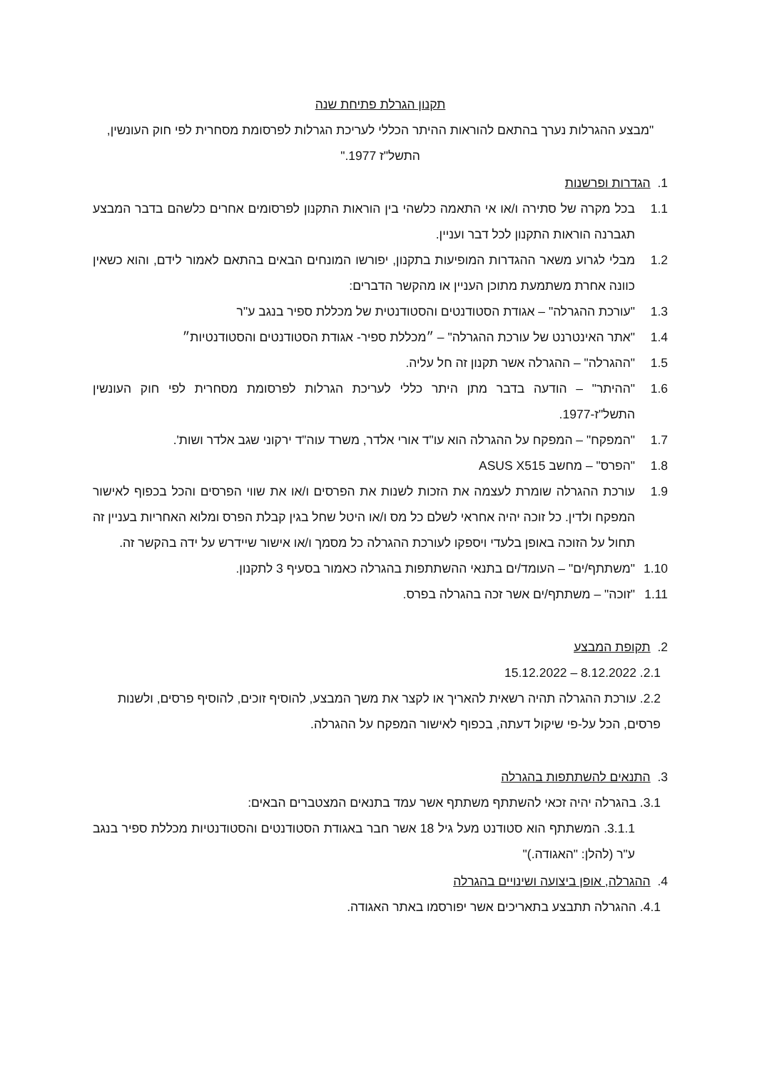תקנון הגרלת פתיחת שנה
"מבצע ההגרלות נערך בהתאם להוראות ההיתר הכללי לעריכת הגרלות לפרסומת מסחרית לפי חוק העונשין, התשל"ז 1977."
1. הגדרות ופרשנות
1.1 בכל מקרה של סתירה ו/או אי התאמה כלשהי בין הוראות התקנון לפרסומים אחרים כלשהם בדבר המבצע תגברנה הוראות התקנון לכל דבר ועניין.
1.2 מבלי לגרוע משאר ההגדרות המופיעות בתקנון, יפורשו המונחים הבאים בהתאם לאמור לידם, והוא כשאין כוונה אחרת משתמעת מתוכן העניין או מהקשר הדברים:
1.3 "עורכת ההגרלה" – אגודת הסטודנטים והסטודנטית של מכללת ספיר בנגב ע"ר
1.4 "אתר האינטרנט של עורכת ההגרלה" – ״מכללת ספיר- אגודת הסטודנטים והסטודנטיות״
1.5 "ההגרלה" – ההגרלה אשר תקנון זה חל עליה.
1.6 "ההיתר" – הודעה בדבר מתן היתר כללי לעריכת הגרלות לפרסומת מסחרית לפי חוק העונשין התשל"ז-1977.
1.7 "המפקח" – המפקח על ההגרלה הוא עו"ד אורי אלדר, משרד עוה"ד ירקוני שגב אלדר ושות'.
1.8 "הפרס" – מחשב ASUS X515
1.9 עורכת ההגרלה שומרת לעצמה את הזכות לשנות את הפרסים ו/או את שווי הפרסים והכל בכפוף לאישור המפקח ולדין. כל זוכה יהיה אחראי לשלם כל מס ו/או היטל שחל בגין קבלת הפרס ומלוא האחריות בעניין זה תחול על הזוכה באופן בלעדי ויספקו לעורכת ההגרלה כל מסמך ו/או אישור שיידרש על ידה בהקשר זה.
1.10 "משתתף/ים" – העומד/ים בתנאי ההשתתפות בהגרלה כאמור בסעיף 3 לתקנון.
1.11 "זוכה" – משתתף/ים אשר זכה בהגרלה בפרס.
2. תקופת המבצע
2.1. 8.12.2022 – 15.12.2022
2.2. עורכת ההגרלה תהיה רשאית להאריך או לקצר את משך המבצע, להוסיף זוכים, להוסיף פרסים, ולשנות פרסים, הכל על-פי שיקול דעתה, בכפוף לאישור המפקח על ההגרלה.
3. התנאים להשתתפות בהגרלה
3.1. בהגרלה יהיה זכאי להשתתף משתתף אשר עמד בתנאים המצטברים הבאים:
3.1.1. המשתתף הוא סטודנט מעל גיל 18 אשר חבר באגודת הסטודנטים והסטודנטיות מכללת ספיר בנגב ע"ר (להלן: "האגודה.)"
4. ההגרלה, אופן ביצועה ושינויים בהגרלה
4.1. ההגרלה תתבצע בתאריכים אשר יפורסמו באתר האגודה.